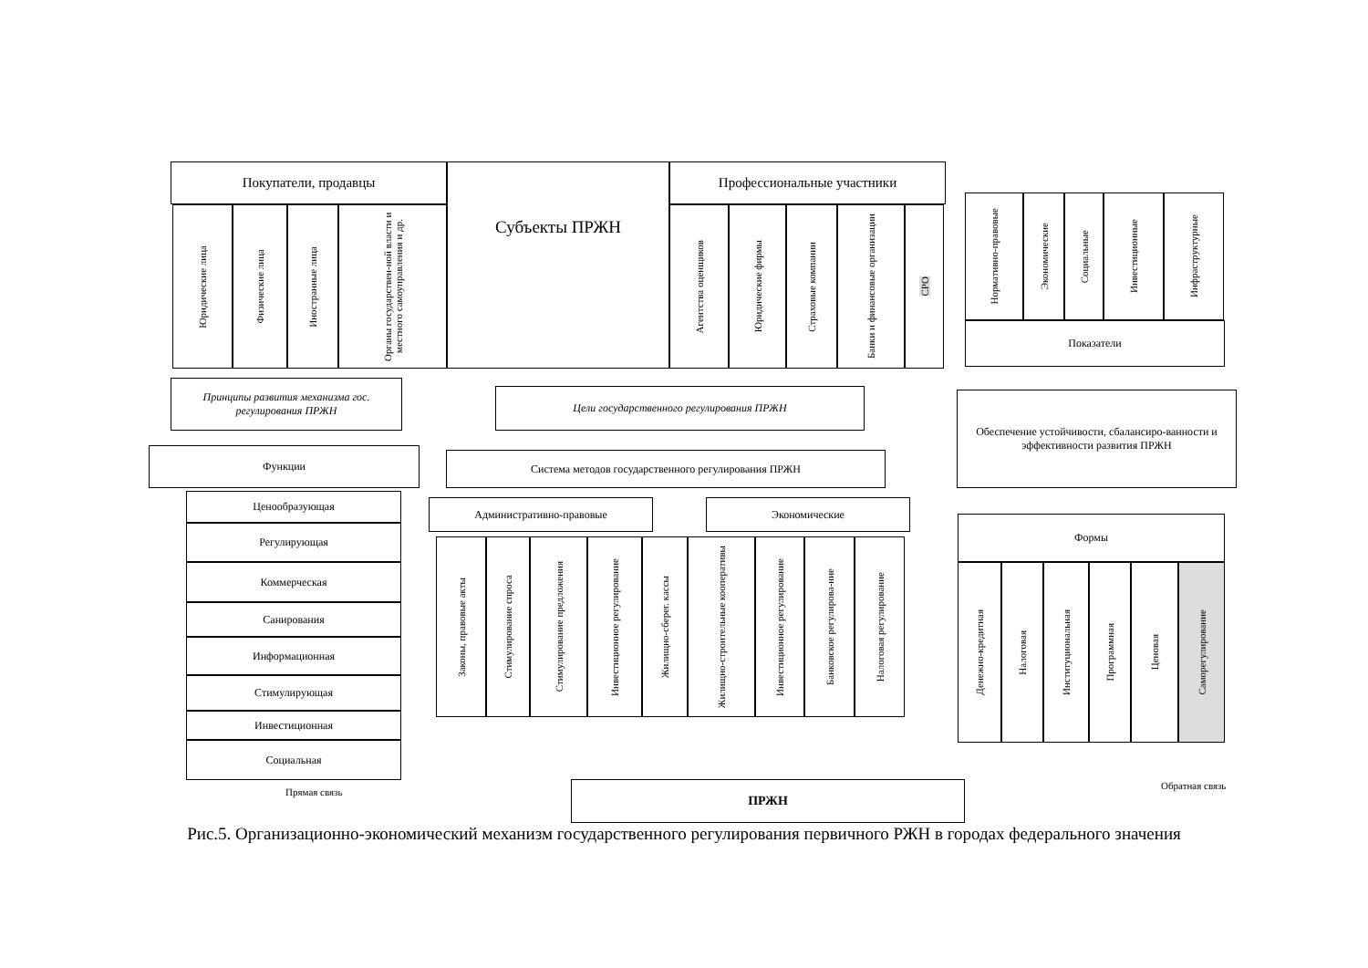Покупатели, продавцы Субъекты ПРЖН Профессиональные участники
Юридические лица
Физические лица
Иностранные лица
Органы государствен-ной власти и местного самоуправления и др.
Агентства оценщиков
Юридические фирмы
Страховые компании
Банки и финансовые организации
СРО
Нормативно-правовые
Экономические
Социальные
Инвестиционные
Инфраструктурные
Показатели
Принципы развития механизма гос. регулирования ПРЖН
Цели государственного регулирования ПРЖН
Обеспечение устойчивости, сбалансиро-ванности и эффективности развития ПРЖН
Функции Система методов государственного регулирования ПРЖН
Ценообразующая
Регулирующая
Коммерческая
Санирования
Информационная
Стимулирующая
Инвестиционная
Социальная
Административно-правовые Экономические
Законы, правовые акты
Стимулирование спроса
Стимулирование предложения
Инвестиционное регулирование
Жилищно-сберег. кассы
Жилищно-строительные кооперативы
Инвестиционное регулирование
Банковское регулирова-ние
Налоговая регулирование
Формы
Денежно-кредитная
Налоговая
Институциональная
Программная
Ценовая
Саморегулирование
Прямая связь ПРЖН Обратная связь
Рис.5. Организационно-экономический механизм государственного регулирования первичного РЖН в городах федерального значения